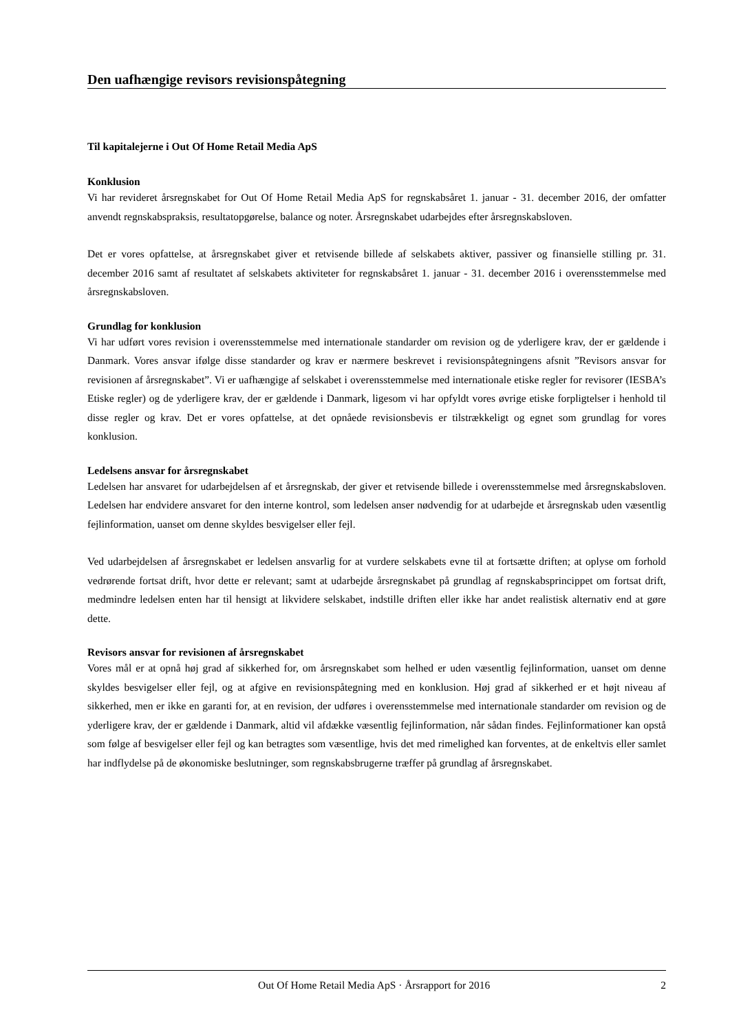Den uafhængige revisors revisionspåtegning
Til kapitalejerne i Out Of Home Retail Media ApS
Konklusion
Vi har revideret årsregnskabet for Out Of Home Retail Media ApS for regnskabsåret 1. januar - 31. december 2016, der omfatter anvendt regnskabspraksis, resultatopgørelse, balance og noter. Årsregnskabet udarbejdes efter årsregnskabsloven.
Det er vores opfattelse, at årsregnskabet giver et retvisende billede af selskabets aktiver, passiver og finansielle stilling pr. 31. december 2016 samt af resultatet af selskabets aktiviteter for regnskabsåret 1. januar - 31. december 2016 i overensstemmelse med årsregnskabsloven.
Grundlag for konklusion
Vi har udført vores revision i overensstemmelse med internationale standarder om revision og de yderligere krav, der er gældende i Danmark. Vores ansvar ifølge disse standarder og krav er nærmere beskrevet i revisionspåtegningens afsnit ”Revisors ansvar for revisionen af årsregnskabet”. Vi er uafhængige af selskabet i overensstemmelse med internationale etiske regler for revisorer (IESBA’s Etiske regler) og de yderligere krav, der er gældende i Danmark, ligesom vi har opfyldt vores øvrige etiske forpligtelser i henhold til disse regler og krav. Det er vores opfattelse, at det opnåede revisionsbevis er tilstrækkeligt og egnet som grundlag for vores konklusion.
Ledelsens ansvar for årsregnskabet
Ledelsen har ansvaret for udarbejdelsen af et årsregnskab, der giver et retvisende billede i overensstemmelse med årsregnskabsloven. Ledelsen har endvidere ansvaret for den interne kontrol, som ledelsen anser nødvendig for at udarbejde et årsregnskab uden væsentlig fejlinformation, uanset om denne skyldes besvigelser eller fejl.
Ved udarbejdelsen af årsregnskabet er ledelsen ansvarlig for at vurdere selskabets evne til at fortsætte driften; at oplyse om forhold vedrørende fortsat drift, hvor dette er relevant; samt at udarbejde årsregnskabet på grundlag af regnskabsprincippet om fortsat drift, medmindre ledelsen enten har til hensigt at likvidere selskabet, indstille driften eller ikke har andet realistisk alternativ end at gøre dette.
Revisors ansvar for revisionen af årsregnskabet
Vores mål er at opnå høj grad af sikkerhed for, om årsregnskabet som helhed er uden væsentlig fejlinformation, uanset om denne skyldes besvigelser eller fejl, og at afgive en revisionspåtegning med en konklusion. Høj grad af sikkerhed er et højt niveau af sikkerhed, men er ikke en garanti for, at en revision, der udføres i overensstemmelse med internationale standarder om revision og de yderligere krav, der er gældende i Danmark, altid vil afdække væsentlig fejlinformation, når sådan findes. Fejlinformationer kan opstå som følge af besvigelser eller fejl og kan betragtes som væsentlige, hvis det med rimelighed kan forventes, at de enkeltvis eller samlet har indflydelse på de økonomiske beslutninger, som regnskabsbrugerne træffer på grundlag af årsregnskabet.
Out Of Home Retail Media ApS · Årsrapport for 2016 2